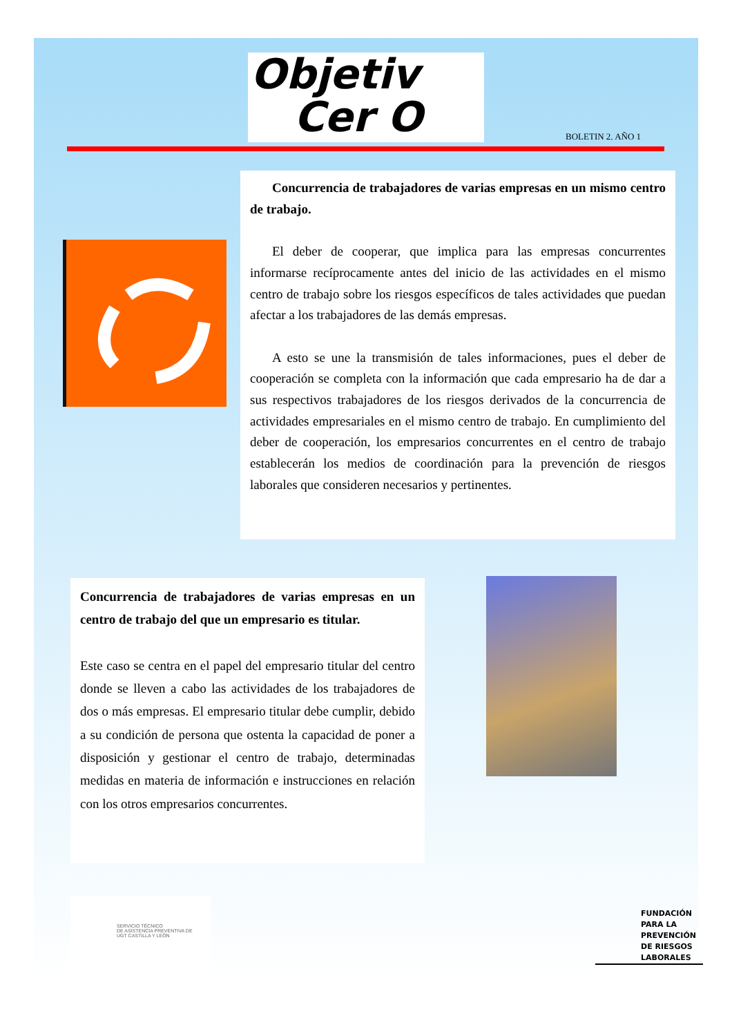Objetiv
Cer O
BOLETIN 2. AÑO 1
Concurrencia de trabajadores de varias empresas en un mismo centro de trabajo.
El deber de cooperar, que implica para las empresas concurrentes informarse recíprocamente antes del inicio de las actividades en el mismo centro de trabajo sobre los riesgos específicos de tales actividades que puedan afectar a los trabajadores de las demás empresas.
A esto se une la transmisión de tales informaciones, pues el deber de cooperación se completa con la información que cada empresario ha de dar a sus respectivos trabajadores de los riesgos derivados de la concurrencia de actividades empresariales en el mismo centro de trabajo. En cumplimiento del deber de cooperación, los empresarios concurrentes en el centro de trabajo establecerán los medios de coordinación para la prevención de riesgos laborales que consideren necesarios y pertinentes.
Concurrencia de trabajadores de varias empresas en un centro de trabajo del que un empresario es titular.
Este caso se centra en el papel del empresario titular del centro donde se lleven a cabo las actividades de los trabajadores de dos o más empresas. El empresario titular debe cumplir, debido a su condición de persona que ostenta la capacidad de poner a disposición y gestionar el centro de trabajo, determinadas medidas en materia de información e instrucciones en relación con los otros empresarios concurrentes.
SERVICIO TÉCNICO
DE ASISTENCIA PREVENTIVA DE
UGT CASTILLA Y LEÓN
FUNDACIÓN
PARA LA
PREVENCIÓN
DE RIESGOS
LABORALES